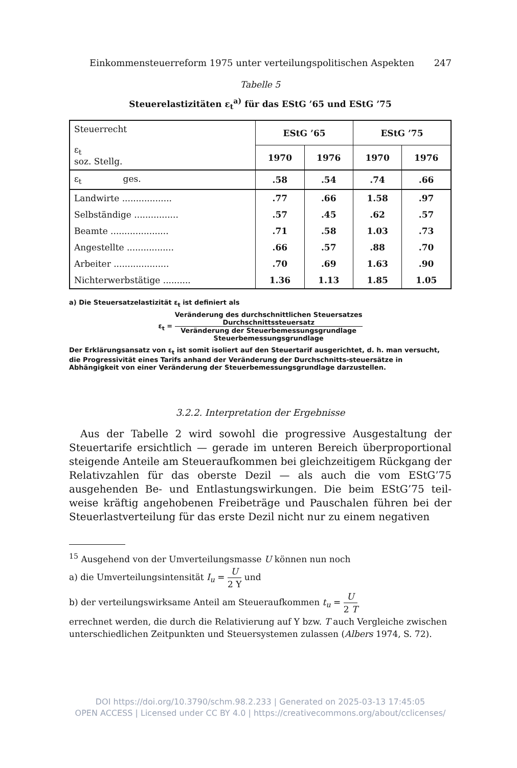Einkommensteuerreform 1975 unter verteilungspolitischen Aspekten 247
Tabelle 5
Steuerelastizitäten ε<sub>t</sub><sup>a)</sup> für das EStG ’65 und EStG ’75
| Steuerrecht ε<sub>t</sub> soz. Stellg. | EStG ’65 | | EStG ’75 | |
| --- | --- | --- | --- | --- |
| | 1970 | 1976 | 1970 | 1976 |
| ε<sub>t</sub> ges. | .58 | .54 | .74 | .66 |
| Landwirte .................. | .77 | .66 | 1.58 | .97 |
| Selbständige ................ | .57 | .45 | .62 | .57 |
| Beamte ..................... | .71 | .58 | 1.03 | .73 |
| Angestellte ................. | .66 | .57 | .88 | .70 |
| Arbeiter .................... | .70 | .69 | 1.63 | .90 |
| Nichterwerbstätige .......... | 1.36 | 1.13 | 1.85 | 1.05 |
a) Die Steuersatzelastizität ε<sub>t</sub> ist definiert als
ε<sub>t</sub> = Veränderung des durchschnittlichen Steuersatzes
Durchschnittssteuersatz Veränderung der Steuerbemessungsgrundlage
Steuerbemessungsgrundlage
Der Erklärungsansatz von ε<sub>t</sub> ist somit isoliert auf den Steuertarif ausgerichtet, d. h. man versucht, die Progressivität eines Tarifs anhand der Veränderung der Durchschnitts-steuersätze in Abhängigkeit von einer Veränderung der Steuerbemessungsgrundlage darzustellen.
3.2.2. Interpretation der Ergebnisse
Aus der Tabelle 2 wird sowohl die progressive Ausgestaltung der Steuertarife ersichtlich — gerade im unteren Bereich überproportional steigende Anteile am Steueraufkommen bei gleichzeitigem Rückgang der Relativzahlen für das oberste Dezil — als auch die vom EStG’75 ausgehenden Be- und Entlastungswirkungen. Die beim EStG’75 teil-weise kräftig angehobenen Freibeträge und Pauschalen führen bei der Steuerlastverteilung für das erste Dezil nicht nur zu einem negativen
<sup>15</sup> Ausgehend von der Umverteilungsmasse U können nun noch
a) die Umverteilungsintensität I<sub>u</sub> = U 2 Y und
b) der verteilungswirksame Anteil am Steueraufkommen t<sub>u</sub> = U 2 T
errechnet werden, die durch die Relativierung auf Y bzw. T auch Vergleiche zwischen unterschiedlichen Zeitpunkten und Steuersystemen zulassen (Albers 1974, S. 72).
DOI https://doi.org/10.3790/schm.98.2.233 | Generated on 2025-03-13 17:45:05
OPEN ACCESS | Licensed under CC BY 4.0 | https://creativecommons.org/about/cclicenses/